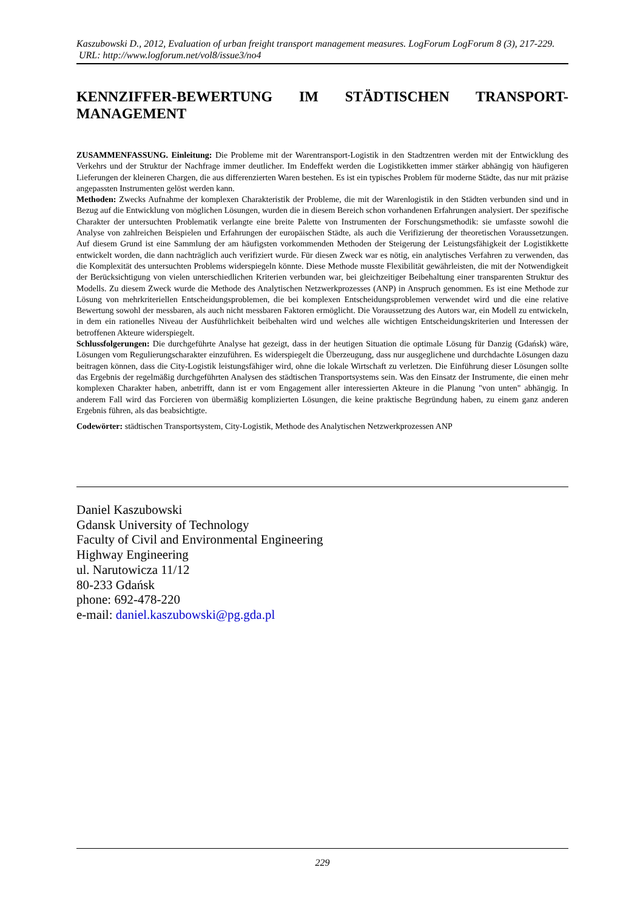Kaszubowski D., 2012, Evaluation of urban freight transport management measures. LogForum LogForum 8 (3), 217-229.
URL: http://www.logforum.net/vol8/issue3/no4
KENNZIFFER-BEWERTUNG IM STÄDTISCHEN TRANSPORT-MANAGEMENT
ZUSAMMENFASSUNG. Einleitung: Die Probleme mit der Warentransport-Logistik in den Stadtzentren werden mit der Entwicklung des Verkehrs und der Struktur der Nachfrage immer deutlicher. Im Endeffekt werden die Logistikketten immer stärker abhängig von häufigeren Lieferungen der kleineren Chargen, die aus differenzierten Waren bestehen. Es ist ein typisches Problem für moderne Städte, das nur mit präzise angepassten Instrumenten gelöst werden kann.
Methoden: Zwecks Aufnahme der komplexen Charakteristik der Probleme, die mit der Warenlogistik in den Städten verbunden sind und in Bezug auf die Entwicklung von möglichen Lösungen, wurden die in diesem Bereich schon vorhandenen Erfahrungen analysiert. Der spezifische Charakter der untersuchten Problematik verlangte eine breite Palette von Instrumenten der Forschungsmethodik: sie umfasste sowohl die Analyse von zahlreichen Beispielen und Erfahrungen der europäischen Städte, als auch die Verifizierung der theoretischen Voraussetzungen. Auf diesem Grund ist eine Sammlung der am häufigsten vorkommenden Methoden der Steigerung der Leistungsfähigkeit der Logistikkette entwickelt worden, die dann nachträglich auch verifiziert wurde. Für diesen Zweck war es nötig, ein analytisches Verfahren zu verwenden, das die Komplexität des untersuchten Problems widerspiegeln könnte. Diese Methode musste Flexibilität gewährleisten, die mit der Notwendigkeit der Berücksichtigung von vielen unterschiedlichen Kriterien verbunden war, bei gleichzeitiger Beibehaltung einer transparenten Struktur des Modells. Zu diesem Zweck wurde die Methode des Analytischen Netzwerkprozesses (ANP) in Anspruch genommen. Es ist eine Methode zur Lösung von mehrkriteriellen Entscheidungsproblemen, die bei komplexen Entscheidungsproblemen verwendet wird und die eine relative Bewertung sowohl der messbaren, als auch nicht messbaren Faktoren ermöglicht. Die Voraussetzung des Autors war, ein Modell zu entwickeln, in dem ein rationelles Niveau der Ausführlichkeit beibehalten wird und welches alle wichtigen Entscheidungskriterien und Interessen der betroffenen Akteure widerspiegelt.
Schlussfolgerungen: Die durchgeführte Analyse hat gezeigt, dass in der heutigen Situation die optimale Lösung für Danzig (Gdańsk) wäre, Lösungen vom Regulierungscharakter einzuführen. Es widerspiegelt die Überzeugung, dass nur ausgeglichene und durchdachte Lösungen dazu beitragen können, dass die City-Logistik leistungsfähiger wird, ohne die lokale Wirtschaft zu verletzen. Die Einführung dieser Lösungen sollte das Ergebnis der regelmäßig durchgeführten Analysen des städtischen Transportsystems sein. Was den Einsatz der Instrumente, die einen mehr komplexen Charakter haben, anbetrifft, dann ist er vom Engagement aller interessierten Akteure in die Planung "von unten" abhängig. In anderem Fall wird das Forcieren von übermäßig komplizierten Lösungen, die keine praktische Begründung haben, zu einem ganz anderen Ergebnis führen, als das beabsichtigte.
Codewörter: städtischen Transportsystem, City-Logistik, Methode des Analytischen Netzwerkprozessen ANP
Daniel Kaszubowski
Gdansk University of Technology
Faculty of Civil and Environmental Engineering
Highway Engineering
ul. Narutowicza 11/12
80-233 Gdańsk
phone: 692-478-220
e-mail: daniel.kaszubowski@pg.gda.pl
229